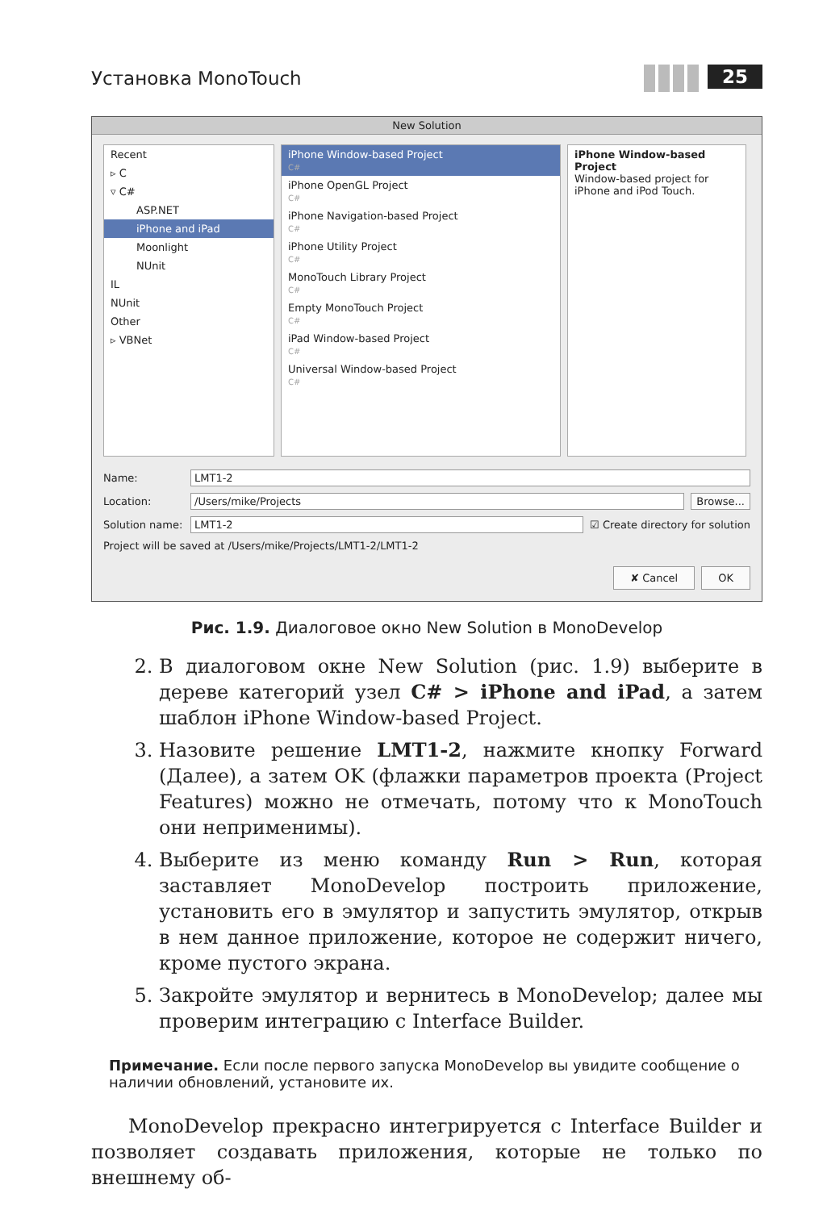Установка MonoTouch 25
New Solution
Recent
▹ C
▿ C#
ASP.NET
iPhone and iPad
Moonlight
NUnit
IL
NUnit
Other
▹ VBNet
iPhone Window-based Project
C#
iPhone OpenGL Project
C#
iPhone Navigation-based Project
C#
iPhone Utility Project
C#
MonoTouch Library Project
C#
Empty MonoTouch Project
C#
iPad Window-based Project
C#
Universal Window-based Project
C#
iPhone Window-based Project
Window-based project for iPhone and iPod Touch.
Name: LMT1-2
Location: /Users/mike/Projects Browse...
Solution name: LMT1-2 ☑ Create directory for solution
Project will be saved at /Users/mike/Projects/LMT1-2/LMT1-2
✘ Cancel OK
Рис. 1.9. Диалоговое окно New Solution в MonoDevelop
2. В диалоговом окне New Solution (рис. 1.9) выберите в дереве категорий узел C# > iPhone and iPad, а затем шаблон iPhone Window-based Project.
3. Назовите решение LMT1-2, нажмите кнопку Forward (Далее), а затем OK (флажки параметров проекта (Project Features) можно не отмечать, потому что к MonoTouch они неприменимы).
4. Выберите из меню команду Run > Run, которая заставляет MonoDevelop построить приложение, установить его в эмулятор и запустить эмулятор, открыв в нем данное приложение, которое не содержит ничего, кроме пустого экрана.
5. Закройте эмулятор и вернитесь в MonoDevelop; далее мы проверим интеграцию с Interface Builder.
Примечание. Если после первого запуска MonoDevelop вы увидите сообщение о наличии обновлений, установите их.
MonoDevelop прекрасно интегрируется с Interface Builder и позволяет создавать приложения, которые не только по внешнему об-